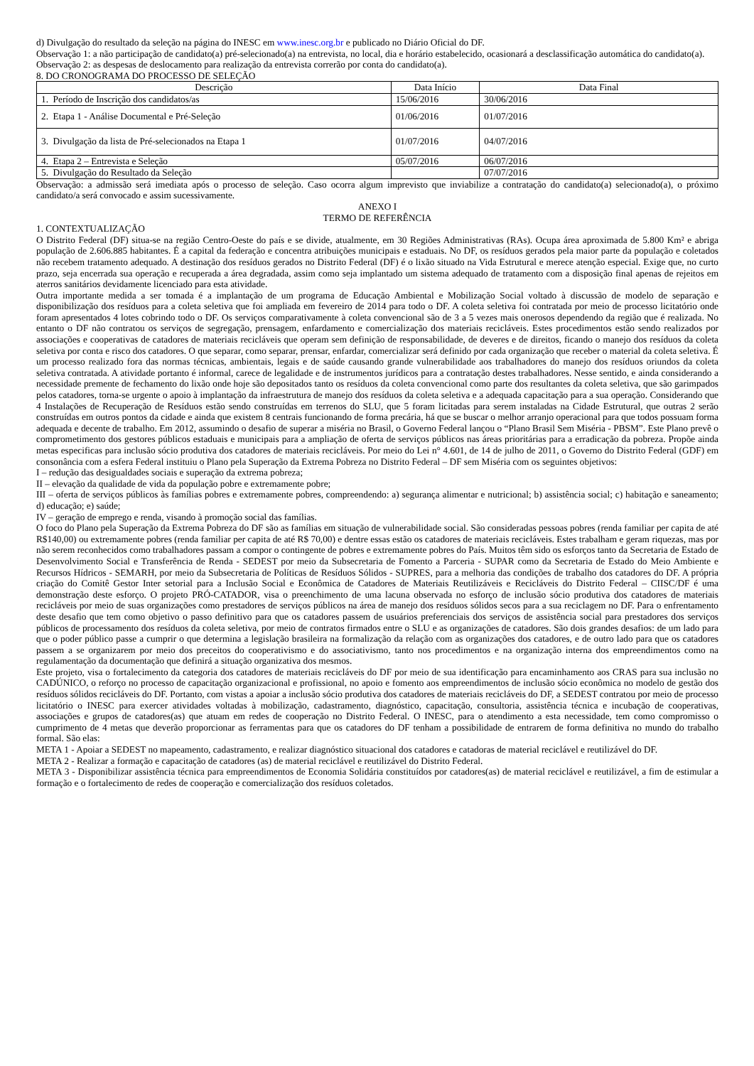d) Divulgação do resultado da seleção na página do INESC em www.inesc.org.br e publicado no Diário Oficial do DF.
Observação 1: a não participação de candidato(a) pré-selecionado(a) na entrevista, no local, dia e horário estabelecido, ocasionará a desclassificação automática do candidato(a).
Observação 2: as despesas de deslocamento para realização da entrevista correrão por conta do candidato(a).
8. DO CRONOGRAMA DO PROCESSO DE SELEÇÃO
| Descrição | Data Início | Data Final |
| --- | --- | --- |
| 1. Período de Inscrição dos candidatos/as | 15/06/2016 | 30/06/2016 |
| 2. Etapa 1 - Análise Documental e Pré-Seleção | 01/06/2016 | 01/07/2016 |
| 3. Divulgação da lista de Pré-selecionados na Etapa 1 | 01/07/2016 | 04/07/2016 |
| 4. Etapa 2 – Entrevista e Seleção | 05/07/2016 | 06/07/2016 |
| 5. Divulgação do Resultado da Seleção | | 07/07/2016 |
Observação: a admissão será imediata após o processo de seleção. Caso ocorra algum imprevisto que inviabilize a contratação do candidato(a) selecionado(a), o próximo candidato/a será convocado e assim sucessivamente.
ANEXO I
TERMO DE REFERÊNCIA
1. CONTEXTUALIZAÇÃO
O Distrito Federal (DF) situa-se na região Centro-Oeste do país e se divide, atualmente, em 30 Regiões Administrativas (RAs). Ocupa área aproximada de 5.800 Km² e abriga população de 2.606.885 habitantes. É a capital da federação e concentra atribuições municipais e estaduais. No DF, os resíduos gerados pela maior parte da população e coletados não recebem tratamento adequado. A destinação dos resíduos gerados no Distrito Federal (DF) é o lixão situado na Vida Estrutural e merece atenção especial. Exige que, no curto prazo, seja encerrada sua operação e recuperada a área degradada, assim como seja implantado um sistema adequado de tratamento com a disposição final apenas de rejeitos em aterros sanitários devidamente licenciado para esta atividade.
Outra importante medida a ser tomada é a implantação de um programa de Educação Ambiental e Mobilização Social voltado à discussão de modelo de separação e disponibilização dos resíduos para a coleta seletiva que foi ampliada em fevereiro de 2014 para todo o DF. A coleta seletiva foi contratada por meio de processo licitatório onde foram apresentados 4 lotes cobrindo todo o DF. Os serviços comparativamente à coleta convencional são de 3 a 5 vezes mais onerosos dependendo da região que é realizada. No entanto o DF não contratou os serviços de segregação, prensagem, enfardamento e comercialização dos materiais recicláveis. Estes procedimentos estão sendo realizados por associações e cooperativas de catadores de materiais recicláveis que operam sem definição de responsabilidade, de deveres e de direitos, ficando o manejo dos resíduos da coleta seletiva por conta e risco dos catadores. O que separar, como separar, prensar, enfardar, comercializar será definido por cada organização que receber o material da coleta seletiva. É um processo realizado fora das normas técnicas, ambientais, legais e de saúde causando grande vulnerabilidade aos trabalhadores do manejo dos resíduos oriundos da coleta seletiva contratada. A atividade portanto é informal, carece de legalidade e de instrumentos jurídicos para a contratação destes trabalhadores. Nesse sentido, e ainda considerando a necessidade premente de fechamento do lixão onde hoje são depositados tanto os resíduos da coleta convencional como parte dos resultantes da coleta seletiva, que são garimpados pelos catadores, torna-se urgente o apoio à implantação da infraestrutura de manejo dos resíduos da coleta seletiva e a adequada capacitação para a sua operação. Considerando que 4 Instalações de Recuperação de Resíduos estão sendo construídas em terrenos do SLU, que 5 foram licitadas para serem instaladas na Cidade Estrutural, que outras 2 serão construídas em outros pontos da cidade e ainda que existem 8 centrais funcionando de forma precária, há que se buscar o melhor arranjo operacional para que todos possuam forma adequada e decente de trabalho. Em 2012, assumindo o desafio de superar a miséria no Brasil, o Governo Federal lançou o “Plano Brasil Sem Miséria - PBSM”. Este Plano prevê o comprometimento dos gestores públicos estaduais e municipais para a ampliação de oferta de serviços públicos nas áreas prioritárias para a erradicação da pobreza. Propõe ainda metas especificas para inclusão sócio produtiva dos catadores de materiais recicláveis. Por meio do Lei n° 4.601, de 14 de julho de 2011, o Governo do Distrito Federal (GDF) em consonância com a esfera Federal instituiu o Plano pela Superação da Extrema Pobreza no Distrito Federal – DF sem Miséria com os seguintes objetivos:
I – redução das desigualdades sociais e superação da extrema pobreza;
II – elevação da qualidade de vida da população pobre e extremamente pobre;
III – oferta de serviços públicos às famílias pobres e extremamente pobres, compreendendo: a) segurança alimentar e nutricional; b) assistência social; c) habitação e saneamento; d) educação; e) saúde;
IV – geração de emprego e renda, visando à promoção social das famílias.
O foco do Plano pela Superação da Extrema Pobreza do DF são as famílias em situação de vulnerabilidade social. São consideradas pessoas pobres (renda familiar per capita de até R$140,00) ou extremamente pobres (renda familiar per capita de até R$ 70,00) e dentre essas estão os catadores de materiais recicláveis. Estes trabalham e geram riquezas, mas por não serem reconhecidos como trabalhadores passam a compor o contingente de pobres e extremamente pobres do País. Muitos têm sido os esforços tanto da Secretaria de Estado de Desenvolvimento Social e Transferência de Renda - SEDEST por meio da Subsecretaria de Fomento a Parceria - SUPAR como da Secretaria de Estado do Meio Ambiente e Recursos Hídricos - SEMARH, por meio da Subsecretaria de Políticas de Resíduos Sólidos - SUPRES, para a melhoria das condições de trabalho dos catadores do DF. A própria criação do Comitê Gestor Inter setorial para a Inclusão Social e Econômica de Catadores de Materiais Reutilizáveis e Recicláveis do Distrito Federal – CIISC/DF é uma demonstração deste esforço. O projeto PRÓ-CATADOR, visa o preenchimento de uma lacuna observada no esforço de inclusão sócio produtiva dos catadores de materiais recicláveis por meio de suas organizações como prestadores de serviços públicos na área de manejo dos resíduos sólidos secos para a sua reciclagem no DF. Para o enfrentamento deste desafio que tem como objetivo o passo definitivo para que os catadores passem de usuários preferenciais dos serviços de assistência social para prestadores dos serviços públicos de processamento dos resíduos da coleta seletiva, por meio de contratos firmados entre o SLU e as organizações de catadores. São dois grandes desafios: de um lado para que o poder público passe a cumprir o que determina a legislação brasileira na formalização da relação com as organizações dos catadores, e de outro lado para que os catadores passem a se organizarem por meio dos preceitos do cooperativismo e do associativismo, tanto nos procedimentos e na organização interna dos empreendimentos como na regulamentação da documentação que definirá a situação organizativa dos mesmos.
Este projeto, visa o fortalecimento da categoria dos catadores de materiais recicláveis do DF por meio de sua identificação para encaminhamento aos CRAS para sua inclusão no CADÚNICO, o reforço no processo de capacitação organizacional e profissional, no apoio e fomento aos empreendimentos de inclusão sócio econômica no modelo de gestão dos resíduos sólidos recicláveis do DF. Portanto, com vistas a apoiar a inclusão sócio produtiva dos catadores de materiais recicláveis do DF, a SEDEST contratou por meio de processo licitatório o INESC para exercer atividades voltadas à mobilização, cadastramento, diagnóstico, capacitação, consultoria, assistência técnica e incubação de cooperativas, associações e grupos de catadores(as) que atuam em redes de cooperação no Distrito Federal. O INESC, para o atendimento a esta necessidade, tem como compromisso o cumprimento de 4 metas que deverão proporcionar as ferramentas para que os catadores do DF tenham a possibilidade de entrarem de forma definitiva no mundo do trabalho formal. São elas:
META 1 - Apoiar a SEDEST no mapeamento, cadastramento, e realizar diagnóstico situacional dos catadores e catadoras de material reciclável e reutilizável do DF.
META 2 - Realizar a formação e capacitação de catadores (as) de material reciclável e reutilizável do Distrito Federal.
META 3 - Disponibilizar assistência técnica para empreendimentos de Economia Solidária constituídos por catadores(as) de material reciclável e reutilizável, a fim de estimular a formação e o fortalecimento de redes de cooperação e comercialização dos resíduos coletados.